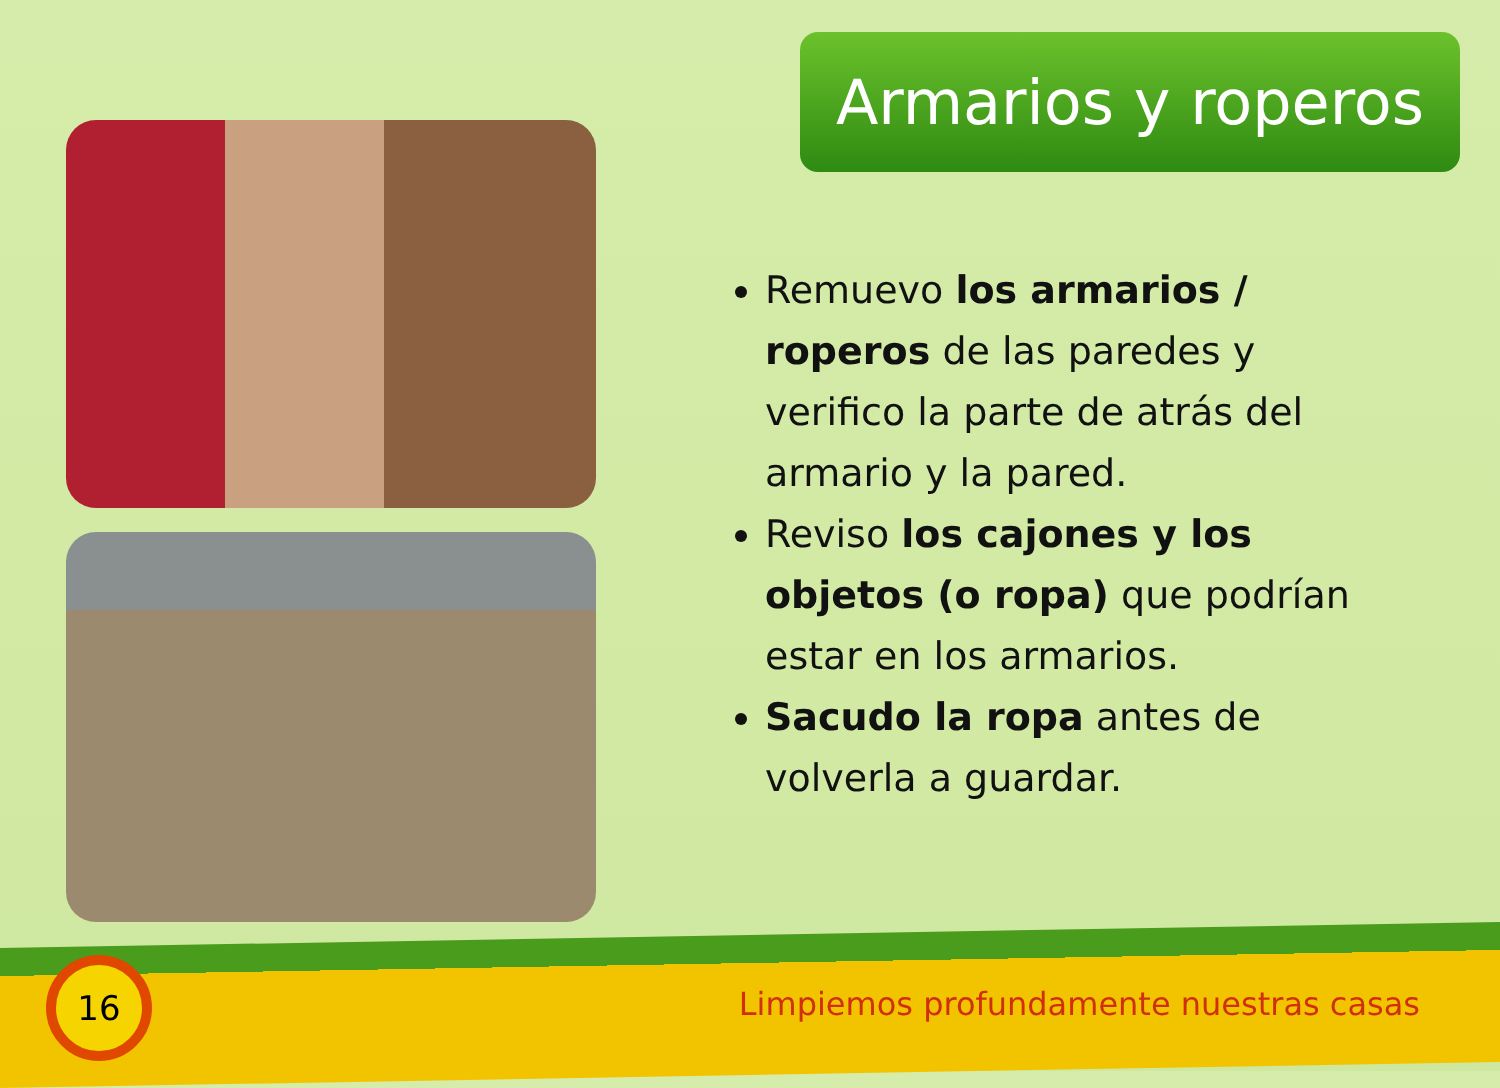Armarios y roperos
Remuevo los armarios / roperos de las paredes y verifico la parte de atrás del armario y la pared.
Reviso los cajones y los objetos (o ropa) que podrían estar en los armarios.
Sacudo la ropa antes de volverla a guardar.
16
Limpiemos profundamente nuestras casas